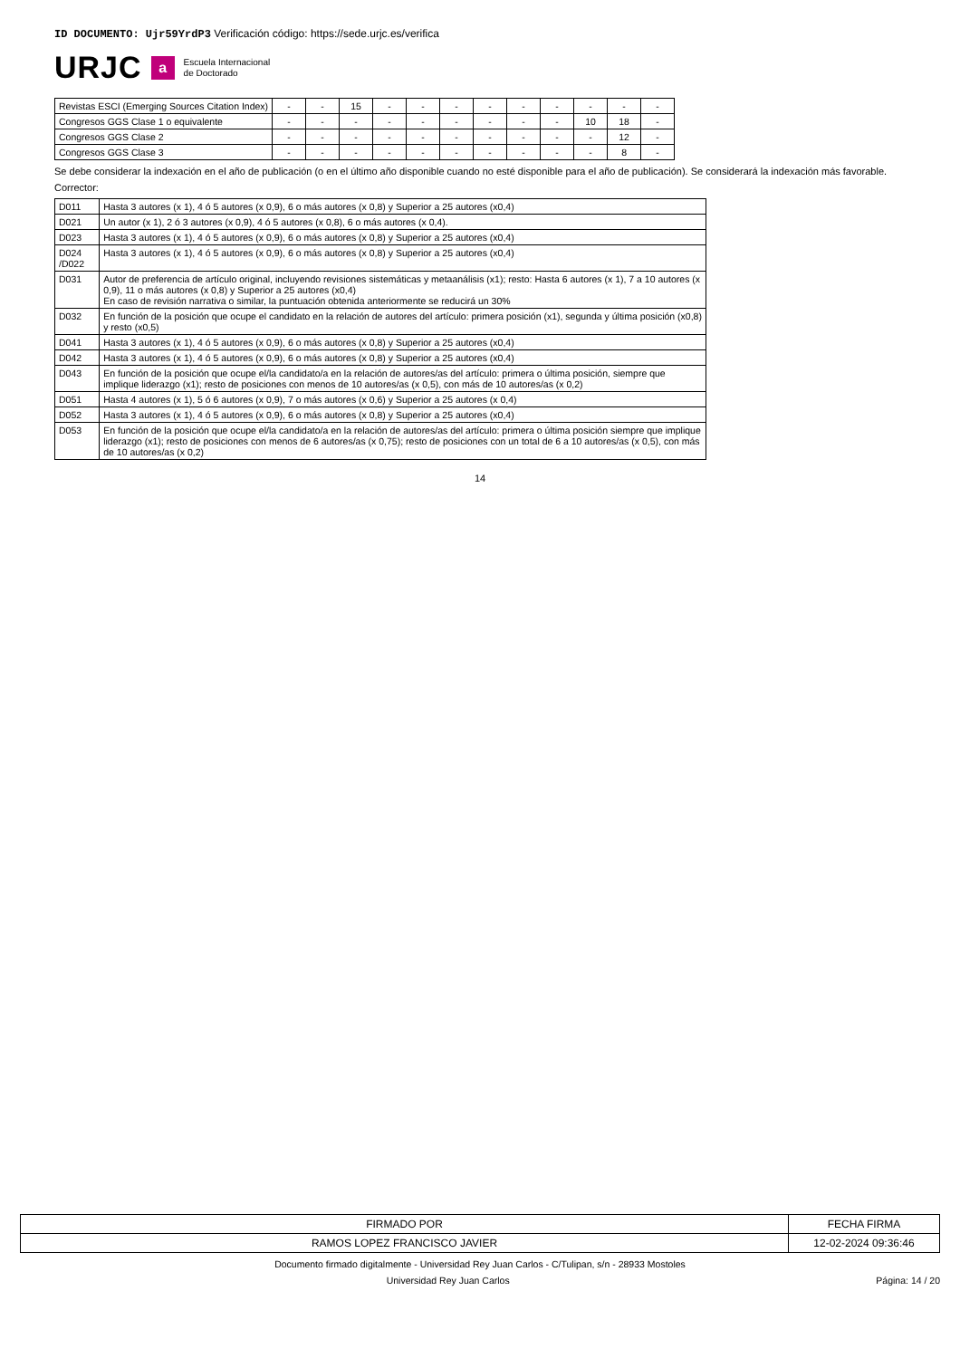ID DOCUMENTO: Ujr59YrdP3 Verificación código: https://sede.urjc.es/verifica
URJC a Escuela Internacional
de Doctorado
| Revistas ESCI (Emerging Sources Citation Index) | - | - | 15 | - | - | - | - | - | - | - | - | - |
| Congresos GGS Clase 1 o equivalente | - | - | - | - | - | - | - | - | - | 10 | 18 | - |
| Congresos GGS Clase 2 | - | - | - | - | - | - | - | - | - | - | 12 | - |
| Congresos GGS Clase 3 | - | - | - | - | - | - | - | - | - | - | 8 | - |
Se debe considerar la indexación en el año de publicación (o en el último año disponible cuando no esté disponible para el año de publicación). Se considerará la indexación más favorable.
Corrector:
| D011 | Hasta 3 autores (x 1), 4 ó 5 autores (x 0,9), 6 o más autores (x 0,8) y Superior a 25 autores (x0,4) |
| D021 | Un autor (x 1), 2 ó 3 autores (x 0,9), 4 ó 5 autores (x 0,8), 6 o más autores (x 0,4). |
| D023 | Hasta 3 autores (x 1), 4 ó 5 autores (x 0,9), 6 o más autores (x 0,8) y Superior a 25 autores (x0,4) |
| D024 /D022 | Hasta 3 autores (x 1), 4 ó 5 autores (x 0,9), 6 o más autores (x 0,8) y Superior a 25 autores (x0,4) |
| D031 | Autor de preferencia de artículo original, incluyendo revisiones sistemáticas y metaanálisis (x1); resto: Hasta 6 autores (x 1), 7 a 10 autores (x 0,9), 11 o más autores (x 0,8) y Superior a 25 autores (x0,4) En caso de revisión narrativa o similar, la puntuación obtenida anteriormente se reducirá un 30% |
| D032 | En función de la posición que ocupe el candidato en la relación de autores del artículo: primera posición (x1), segunda y última posición (x0,8) y resto (x0,5) |
| D041 | Hasta 3 autores (x 1), 4 ó 5 autores (x 0,9), 6 o más autores (x 0,8) y Superior a 25 autores (x0,4) |
| D042 | Hasta 3 autores (x 1), 4 ó 5 autores (x 0,9), 6 o más autores (x 0,8) y Superior a 25 autores (x0,4) |
| D043 | En función de la posición que ocupe el/la candidato/a en la relación de autores/as del artículo: primera o última posición, siempre que implique liderazgo (x1); resto de posiciones con menos de 10 autores/as (x 0,5), con más de 10 autores/as (x 0,2) |
| D051 | Hasta 4 autores (x 1), 5 ó 6 autores (x 0,9), 7 o más autores (x 0,6) y Superior a 25 autores (x 0,4) |
| D052 | Hasta 3 autores (x 1), 4 ó 5 autores (x 0,9), 6 o más autores (x 0,8) y Superior a 25 autores (x0,4) |
| D053 | En función de la posición que ocupe el/la candidato/a en la relación de autores/as del artículo: primera o última posición siempre que implique liderazgo (x1); resto de posiciones con menos de 6 autores/as (x 0,75); resto de posiciones con un total de 6 a 10 autores/as (x 0,5), con más de 10 autores/as (x 0,2) |
14
| FIRMADO POR | FECHA FIRMA |
| RAMOS LOPEZ FRANCISCO JAVIER | 12-02-2024 09:36:46 |
Documento firmado digitalmente - Universidad Rey Juan Carlos - C/Tulipan, s/n - 28933 Mostoles
Universidad Rey Juan Carlos Página: 14 / 20